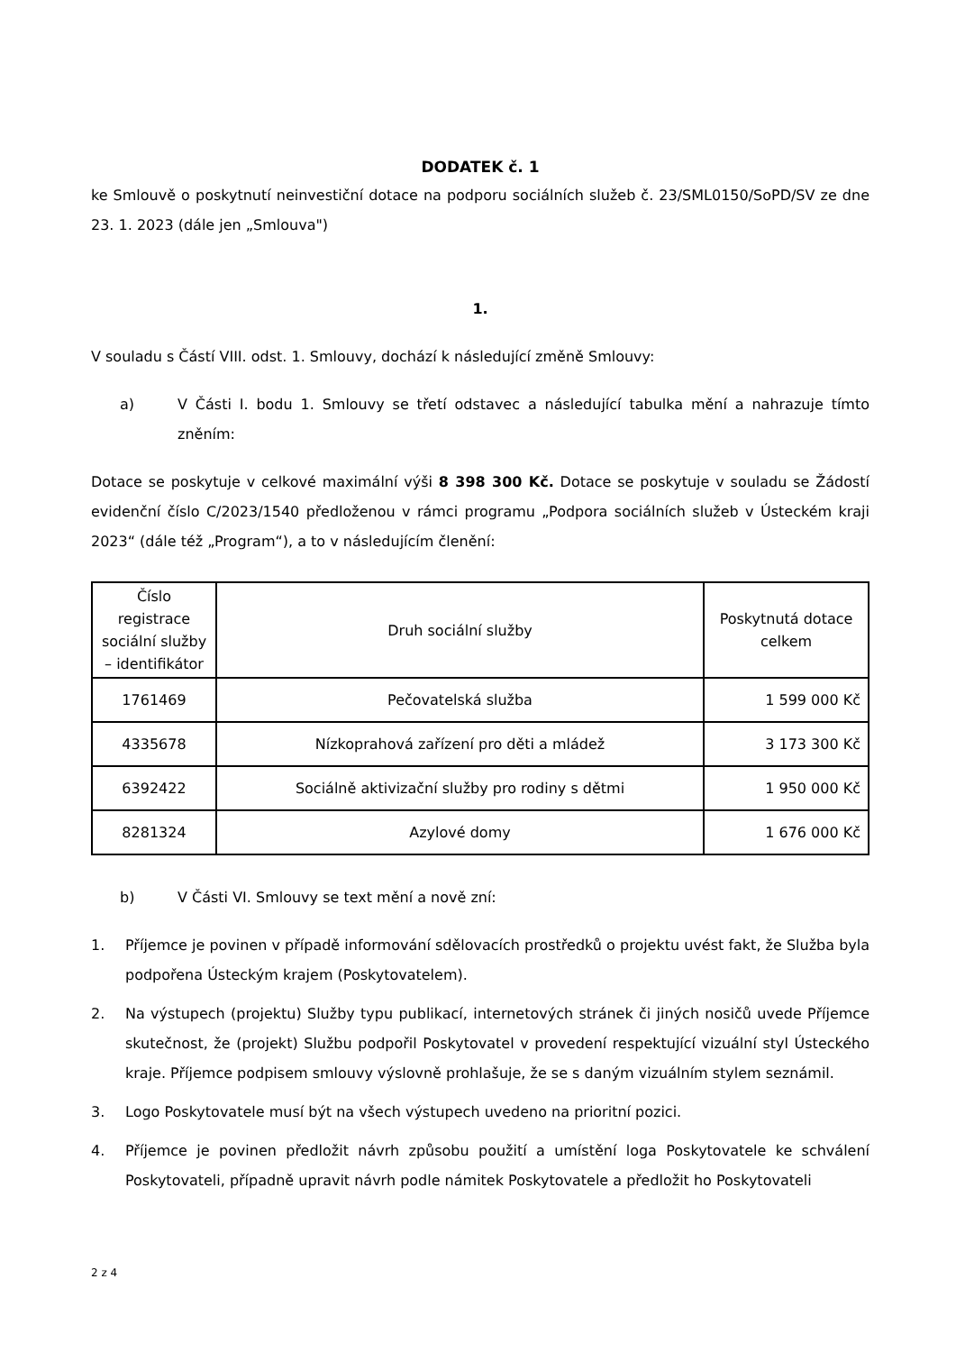DODATEK č. 1
ke Smlouvě o poskytnutí neinvestiční dotace na podporu sociálních služeb č. 23/SML0150/SoPD/SV ze dne 23. 1. 2023 (dále jen „Smlouva")
1.
V souladu s Částí VIII. odst. 1. Smlouvy, dochází k následující změně Smlouvy:
a) V Části I. bodu 1. Smlouvy se třetí odstavec a následující tabulka mění a nahrazuje tímto zněním:
Dotace se poskytuje v celkové maximální výši 8 398 300 Kč. Dotace se poskytuje v souladu se Žádostí evidenční číslo C/2023/1540 předloženou v rámci programu „Podpora sociálních služeb v Ústeckém kraji 2023“ (dále též „Program“), a to v následujícím členění:
| Číslo registrace sociální služby – identifikátor | Druh sociální služby | Poskytnutá dotace celkem |
| --- | --- | --- |
| 1761469 | Pečovatelská služba | 1 599 000 Kč |
| 4335678 | Nízkoprahová zařízení pro děti a mládež | 3 173 300 Kč |
| 6392422 | Sociálně aktivizační služby pro rodiny s dětmi | 1 950 000 Kč |
| 8281324 | Azylové domy | 1 676 000 Kč |
b) V Části VI. Smlouvy se text mění a nově zní:
1. Příjemce je povinen v případě informování sdělovacích prostředků o projektu uvést fakt, že Služba byla podpořena Ústeckým krajem (Poskytovatelem).
2. Na výstupech (projektu) Služby typu publikací, internetových stránek či jiných nosičů uvede Příjemce skutečnost, že (projekt) Službu podpořil Poskytovatel v provedení respektující vizuální styl Ústeckého kraje. Příjemce podpisem smlouvy výslovně prohlašuje, že se s daným vizuálním stylem seznámil.
3. Logo Poskytovatele musí být na všech výstupech uvedeno na prioritní pozici.
4. Příjemce je povinen předložit návrh způsobu použití a umístění loga Poskytovatele ke schválení Poskytovateli, případně upravit návrh podle námitek Poskytovatele a předložit ho Poskytovateli
2 z 4